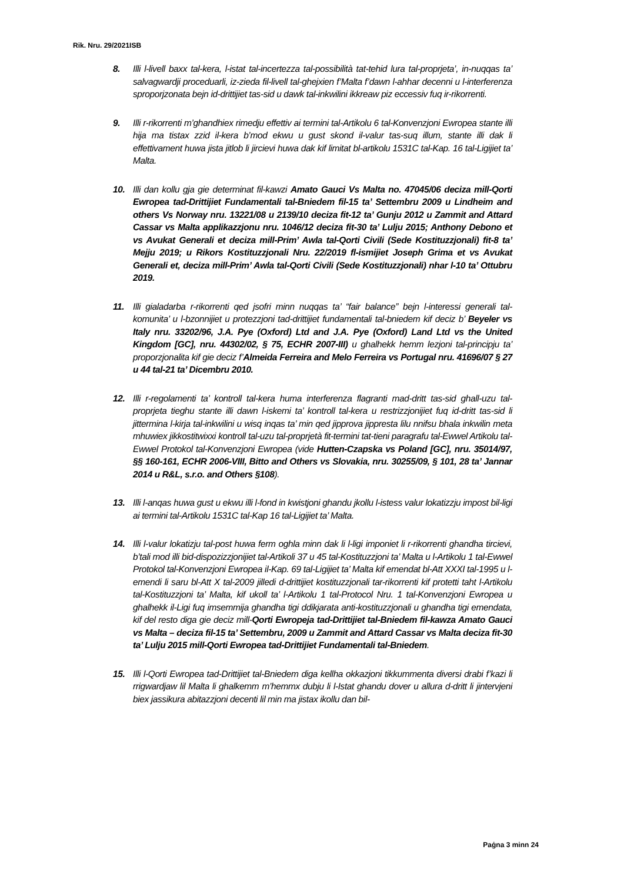Rik. Nru. 29/2021ISB
8. Illi l-livell baxx tal-kera, l-istat tal-incertezza tal-possibilità tat-tehid lura tal-proprjeta’, in-nuqqas ta’ salvagwardji proceduarli, iz-zieda fil-livell tal-ghejxien f’Malta f’dawn l-ahhar decenni u l-interferenza sproporjzonata bejn id-drittijiet tas-sid u dawk tal-inkwilini ikkreaw piz eccessiv fuq ir-rikorrenti.
9. Illi r-rikorrenti m’ghandhiex rimedju effettiv ai termini tal-Artikolu 6 tal-Konvenzjoni Ewropea stante illi hija ma tistax zzid il-kera b’mod ekwu u gust skond il-valur tas-suq illum, stante illi dak li effettivament huwa jista jitlob li jircievi huwa dak kif limitat bl-artikolu 1531C tal-Kap. 16 tal-Ligijiet ta’ Malta.
10. Illi dan kollu gja gie determinat fil-kawzi Amato Gauci Vs Malta no. 47045/06 deciza mill-Qorti Ewropea tad-Drittijiet Fundamentali tal-Bniedem fil-15 ta’ Settembru 2009 u Lindheim and others Vs Norway nru. 13221/08 u 2139/10 deciza fit-12 ta’ Gunju 2012 u Zammit and Attard Cassar vs Malta applikazzjonu nru. 1046/12 deciza fit-30 ta’ Lulju 2015; Anthony Debono et vs Avukat Generali et deciza mill-Prim’ Awla tal-Qorti Civili (Sede Kostituzzjonali) fit-8 ta’ Mejju 2019; u Rikors Kostituzzjonali Nru. 22/2019 fl-ismijiet Joseph Grima et vs Avukat Generali et, deciza mill-Prim’ Awla tal-Qorti Civili (Sede Kostituzzjonali) nhar l-10 ta’ Ottubru 2019.
11. Illi gialadarba r-rikorrenti qed jsofri minn nuqqas ta’ “fair balance” bejn l-interessi generali tal-komunita’ u l-bzonnijiet u protezzjoni tad-drittijiet fundamentali tal-bniedem kif deciz b’ Beyeler vs Italy nru. 33202/96, J.A. Pye (Oxford) Ltd and J.A. Pye (Oxford) Land Ltd vs the United Kingdom [GC], nru. 44302/02, § 75, ECHR 2007-III) u ghalhekk hemm lezjoni tal-principju ta’ proporzjonalita kif gie deciz f’Almeida Ferreira and Melo Ferreira vs Portugal nru. 41696/07 § 27 u 44 tal-21 ta’ Dicembru 2010.
12. Illi r-regolamenti ta’ kontroll tal-kera huma interferenza flagranti mad-dritt tas-sid ghall-uzu tal-proprjeta tieghu stante illi dawn l-iskemi ta’ kontroll tal-kera u restrizzjonijiet fuq id-dritt tas-sid li jittermina l-kirja tal-inkwilini u wisq inqas ta’ min qed jipprova jippresta lilu nnifsu bhala inkwilin meta mhuwiex jikkostitwixxi kontroll tal-uzu tal-proprjetà fit-termini tat-tieni paragrafu tal-Ewwel Artikolu tal-Ewwel Protokol tal-Konvenzjoni Ewropea (vide Hutten-Czapska vs Poland [GC], nru. 35014/97, §§ 160-161, ECHR 2006-VIII, Bitto and Others vs Slovakia, nru. 30255/09, § 101, 28 ta’ Jannar 2014 u R&L, s.r.o. and Others §108).
13. Illi l-anqas huwa gust u ekwu illi l-fond in kwistjoni ghandu jkollu l-istess valur lokatizzju impost bil-ligi ai termini tal-Artikolu 1531C tal-Kap 16 tal-Ligijiet ta’ Malta.
14. Illi l-valur lokatizju tal-post huwa ferm oghla minn dak li l-ligi imponiet li r-rikorrenti ghandha tircievi, b’tali mod illi bid-dispozizzjonijiet tal-Artikoli 37 u 45 tal-Kostituzzjoni ta’ Malta u l-Artikolu 1 tal-Ewwel Protokol tal-Konvenzjoni Ewropea il-Kap. 69 tal-Ligijiet ta’ Malta kif emendat bl-Att XXXI tal-1995 u l-emendi li saru bl-Att X tal-2009 jilledi d-drittijiet kostituzzjonali tar-rikorrenti kif protetti taht l-Artikolu tal-Kostituzzjoni ta’ Malta, kif ukoll ta’ l-Artikolu 1 tal-Protocol Nru. 1 tal-Konvenzjoni Ewropea u ghalhekk il-Ligi fuq imsemmija ghandha tigi ddikjarata anti-kostituzzjonali u ghandha tigi emendata, kif del resto diga gie deciz mill-Qorti Ewropeja tad-Drittijiet tal-Bniedem fil-kawza Amato Gauci vs Malta – deciza fil-15 ta’ Settembru, 2009 u Zammit and Attard Cassar vs Malta deciza fit-30 ta’ Lulju 2015 mill-Qorti Ewropea tad-Drittijiet Fundamentali tal-Bniedem.
15. Illi l-Qorti Ewropea tad-Drittijiet tal-Bniedem diga kellha okkazjoni tikkummenta diversi drabi f’kazi li rrigwardjaw lil Malta li ghalkemm m’hemmx dubju li l-Istat ghandu dover u allura d-dritt li jintervjeni biex jassikura abitazzjoni decenti lil min ma jistax ikollu dan bil-
Paġna 3 minn 24